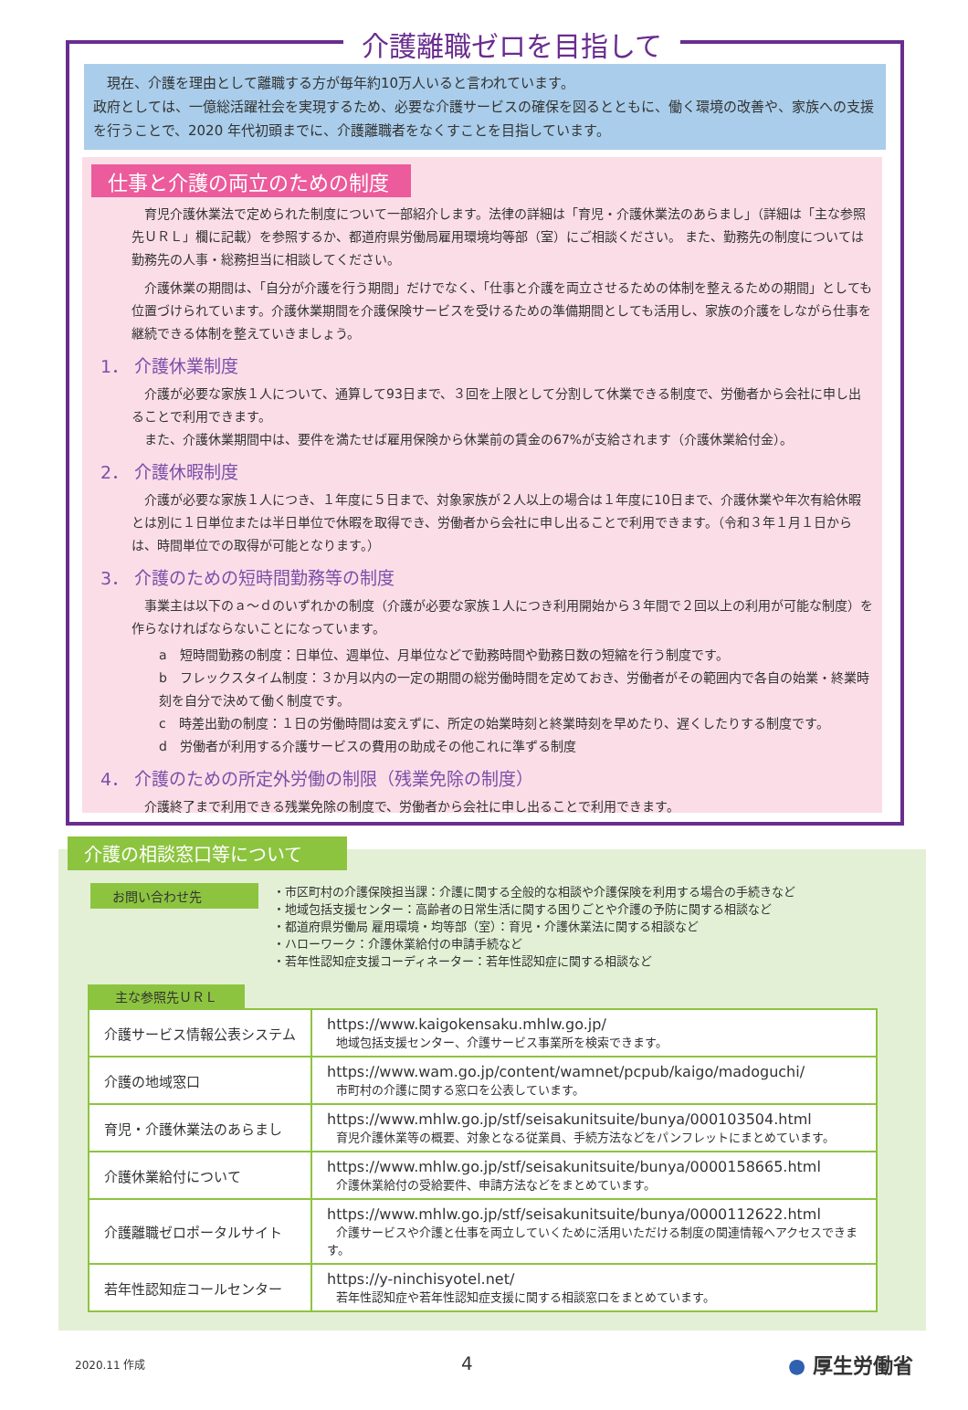介護離職ゼロを目指して
　現在、介護を理由として離職する方が毎年約10万人いると言われています。
政府としては、一億総活躍社会を実現するため、必要な介護サービスの確保を図るとともに、働く環境の改善や、家族への支援を行うことで、2020 年代初頭までに、介護離職者をなくすことを目指しています。
仕事と介護の両立のための制度
　育児介護休業法で定められた制度について一部紹介します。法律の詳細は「育児・介護休業法のあらまし」（詳細は「主な参照先ＵＲＬ」欄に記載）を参照するか、都道府県労働局雇用環境均等部（室）にご相談ください。 また、勤務先の制度については勤務先の人事・総務担当に相談してください。
　介護休業の期間は、「自分が介護を行う期間」だけでなく、「仕事と介護を両立させるための体制を整えるための期間」としても位置づけられています。介護休業期間を介護保険サービスを受けるための準備期間としても活用し、家族の介護をしながら仕事を継続できる体制を整えていきましょう。
1． 介護休業制度
　介護が必要な家族１人について、通算して93日まで、３回を上限として分割して休業できる制度で、労働者から会社に申し出ることで利用できます。
　また、介護休業期間中は、要件を満たせば雇用保険から休業前の賃金の67%が支給されます（介護休業給付金）。
2． 介護休暇制度
　介護が必要な家族１人につき、１年度に５日まで、対象家族が２人以上の場合は１年度に10日まで、介護休業や年次有給休暇とは別に１日単位または半日単位で休暇を取得でき、労働者から会社に申し出ることで利用できます。（令和３年１月１日からは、時間単位での取得が可能となります。）
3． 介護のための短時間勤務等の制度
　事業主は以下のａ～ｄのいずれかの制度（介護が必要な家族１人につき利用開始から３年間で２回以上の利用が可能な制度）を作らなければならないことになっています。
a　短時間勤務の制度：日単位、週単位、月単位などで勤務時間や勤務日数の短縮を行う制度です。
b　フレックスタイム制度：３か月以内の一定の期間の総労働時間を定めておき、労働者がその範囲内で各自の始業・終業時刻を自分で決めて働く制度です。
c　時差出勤の制度：１日の労働時間は変えずに、所定の始業時刻と終業時刻を早めたり、遅くしたりする制度です。
d　労働者が利用する介護サービスの費用の助成その他これに準ずる制度
4． 介護のための所定外労働の制限（残業免除の制度）
　介護終了まで利用できる残業免除の制度で、労働者から会社に申し出ることで利用できます。
介護の相談窓口等について
お問い合わせ先
・市区町村の介護保険担当課：介護に関する全般的な相談や介護保険を利用する場合の手続きなど
・地域包括支援センター：高齢者の日常生活に関する困りごとや介護の予防に関する相談など
・都道府県労働局 雇用環境・均等部（室）：育児・介護休業法に関する相談など
・ハローワーク：介護休業給付の申請手続など
・若年性認知症支援コーディネーター：若年性認知症に関する相談など
主な参照先ＵＲＬ
| 介護サービス情報公表システム | https://www.kaigokensaku.mhlw.go.jp/ 地域包括支援センター、介護サービス事業所を検索できます。 |
| 介護の地域窓口 | https://www.wam.go.jp/content/wamnet/pcpub/kaigo/madoguchi/ 市町村の介護に関する窓口を公表しています。 |
| 育児・介護休業法のあらまし | https://www.mhlw.go.jp/stf/seisakunitsuite/bunya/000103504.html 育児介護休業等の概要、対象となる従業員、手続方法などをパンフレットにまとめています。 |
| 介護休業給付について | https://www.mhlw.go.jp/stf/seisakunitsuite/bunya/0000158665.html 介護休業給付の受給要件、申請方法などをまとめています。 |
| 介護離職ゼロポータルサイト | https://www.mhlw.go.jp/stf/seisakunitsuite/bunya/0000112622.html 介護サービスや介護と仕事を両立していくために活用いただける制度の関連情報へアクセスできます。 |
| 若年性認知症コールセンター | https://y-ninchisyotel.net/ 若年性認知症や若年性認知症支援に関する相談窓口をまとめています。 |
2020.11 作成 4 ● 厚生労働省